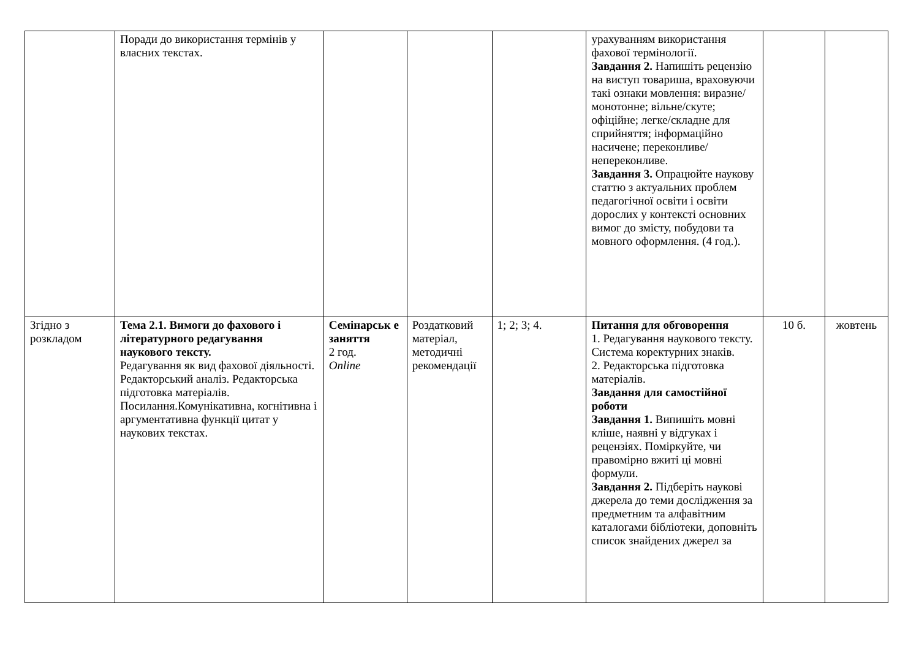| | Поради до використання термінів у власних текстах. | | | | урахуванням використання фахової термінології. Завдання 2. Напишіть рецензію на виступ товариша, враховуючи такі ознаки мовлення: виразне/монотонне; вільне/скуте; офіційне; легке/складне для сприйняття; інформаційно насичене; переконливе/непереконливе. Завдання 3. Опрацюйте наукову статтю з актуальних проблем педагогічної освіти і освіти дорослих у контексті основних вимог до змісту, побудови та мовного оформлення. (4 год.). | | |
| Згідно з розкладом | Тема 2.1. Вимоги до фахового і літературного редагування наукового тексту. Редагування як вид фахової діяльності. Редакторський аналіз. Редакторська підготовка матеріалів. Посилання.Комунікативна, когнітивна і аргументативна функції цитат у наукових текстах. | Семінарськ е заняття 2 год. Online | Роздатковий матеріал, методичні рекомендації | 1; 2; 3; 4. | Питання для обговорення 1. Редагування наукового тексту. Система коректурних знаків. 2. Редакторська підготовка матеріалів. Завдання для самостійної роботи Завдання 1. Випишіть мовні кліше, наявні у відгуках і рецензіях. Поміркуйте, чи правомірно вжиті ці мовні формули. Завдання 2. Підберіть наукові джерела до теми дослідження за предметним та алфавітним каталогами бібліотеки, доповніть список знайдених джерел за | 10 б. | жовтень |